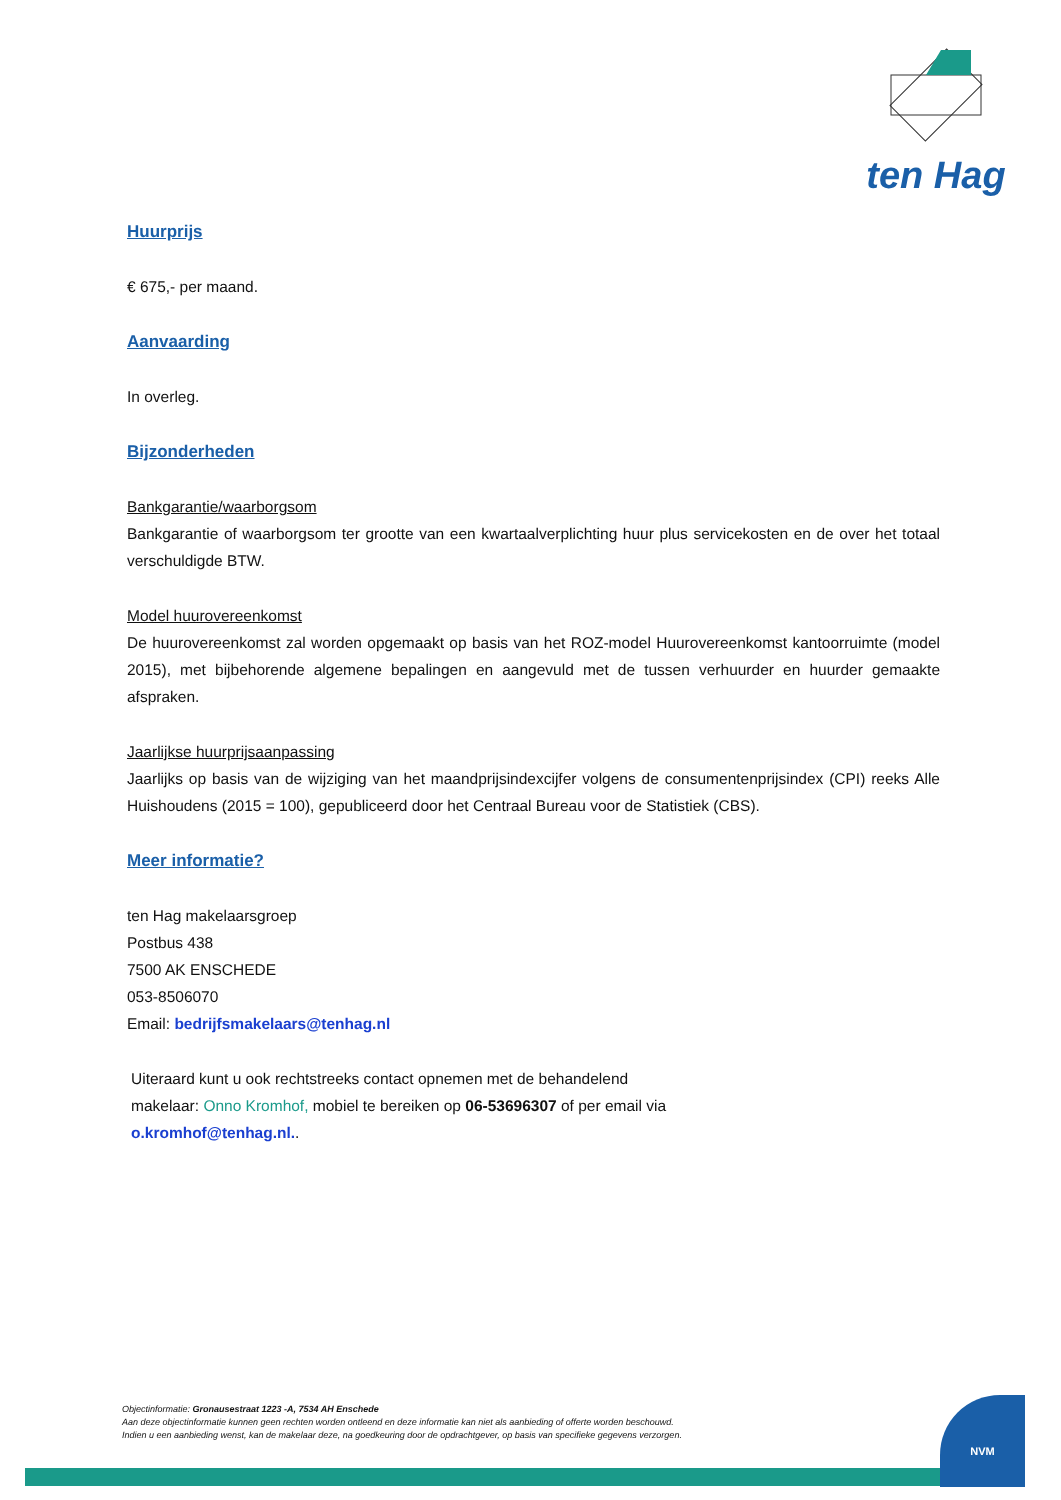ten Hag
Huurprijs
€ 675,- per maand.
Aanvaarding
In overleg.
Bijzonderheden
Bankgarantie/waarborgsom
Bankgarantie of waarborgsom ter grootte van een kwartaalverplichting huur plus servicekosten en de over het totaal verschuldigde BTW.
Model huurovereenkomst
De huurovereenkomst zal worden opgemaakt op basis van het ROZ-model Huurovereenkomst kantoorruimte (model 2015), met bijbehorende algemene bepalingen en aangevuld met de tussen verhuurder en huurder gemaakte afspraken.
Jaarlijkse huurprijsaanpassing
Jaarlijks op basis van de wijziging van het maandprijsindexcijfer volgens de consumentenprijsindex (CPI) reeks Alle Huishoudens (2015 = 100), gepubliceerd door het Centraal Bureau voor de Statistiek (CBS).
Meer informatie?
ten Hag makelaarsgroep
Postbus 438
7500 AK ENSCHEDE
053-8506070
Email: bedrijfsmakelaars@tenhag.nl
Uiteraard kunt u ook rechtstreeks contact opnemen met de behandelend makelaar: Onno Kromhof, mobiel te bereiken op 06-53696307 of per email via o.kromhof@tenhag.nl..
Objectinformatie: Gronausestraat 1223 -A, 7534 AH Enschede
Aan deze objectinformatie kunnen geen rechten worden ontleend en deze informatie kan niet als aanbieding of offerte worden beschouwd.
Indien u een aanbieding wenst, kan de makelaar deze, na goedkeuring door de opdrachtgever, op basis van specifieke gegevens verzorgen.
NVM